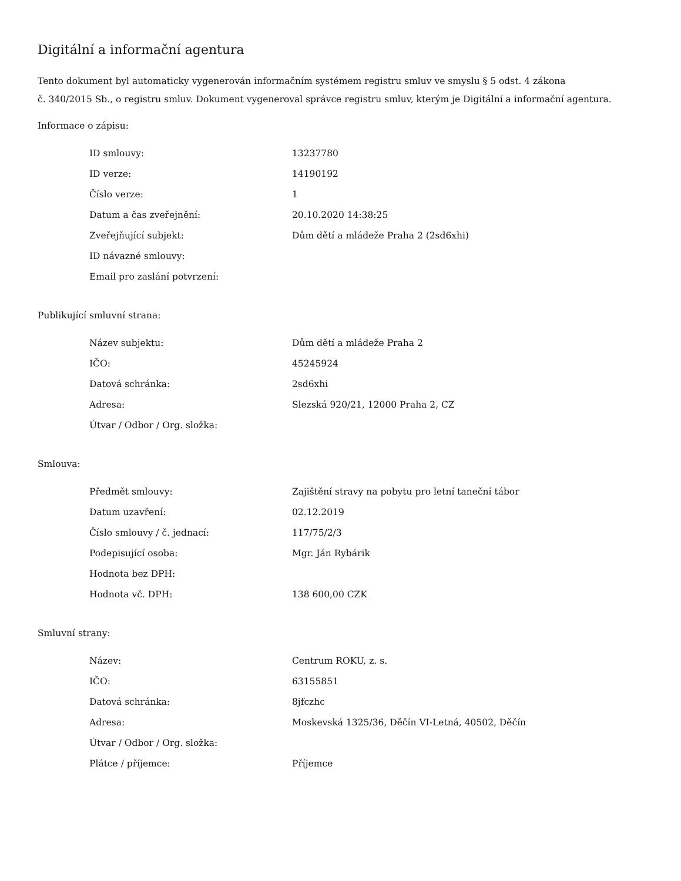Digitální a informační agentura
Tento dokument byl automaticky vygenerován informačním systémem registru smluv ve smyslu § 5 odst. 4 zákona
č. 340/2015 Sb., o registru smluv. Dokument vygeneroval správce registru smluv, kterým je Digitální a informační agentura.
Informace o zápisu:
| ID smlouvy: | 13237780 |
| ID verze: | 14190192 |
| Číslo verze: | 1 |
| Datum a čas zveřejnění: | 20.10.2020 14:38:25 |
| Zveřejňující subjekt: | Dům dětí a mládeže Praha 2 (2sd6xhi) |
| ID návazné smlouvy: | |
| Email pro zaslání potvrzení: | |
Publikující smluvní strana:
| Název subjektu: | Dům dětí a mládeže Praha 2 |
| IČO: | 45245924 |
| Datová schránka: | 2sd6xhi |
| Adresa: | Slezská 920/21, 12000 Praha 2, CZ |
| Útvar / Odbor / Org. složka: | |
Smlouva:
| Předmět smlouvy: | Zajištění stravy na pobytu pro letní taneční tábor |
| Datum uzavření: | 02.12.2019 |
| Číslo smlouvy / č. jednací: | 117/75/2/3 |
| Podepisující osoba: | Mgr. Ján Rybárik |
| Hodnota bez DPH: | |
| Hodnota vč. DPH: | 138 600,00 CZK |
Smluvní strany:
| Název: | Centrum ROKU, z. s. |
| IČO: | 63155851 |
| Datová schránka: | 8jfczhc |
| Adresa: | Moskevská 1325/36, Děčín VI-Letná, 40502, Děčín |
| Útvar / Odbor / Org. složka: | |
| Plátce / příjemce: | Příjemce |